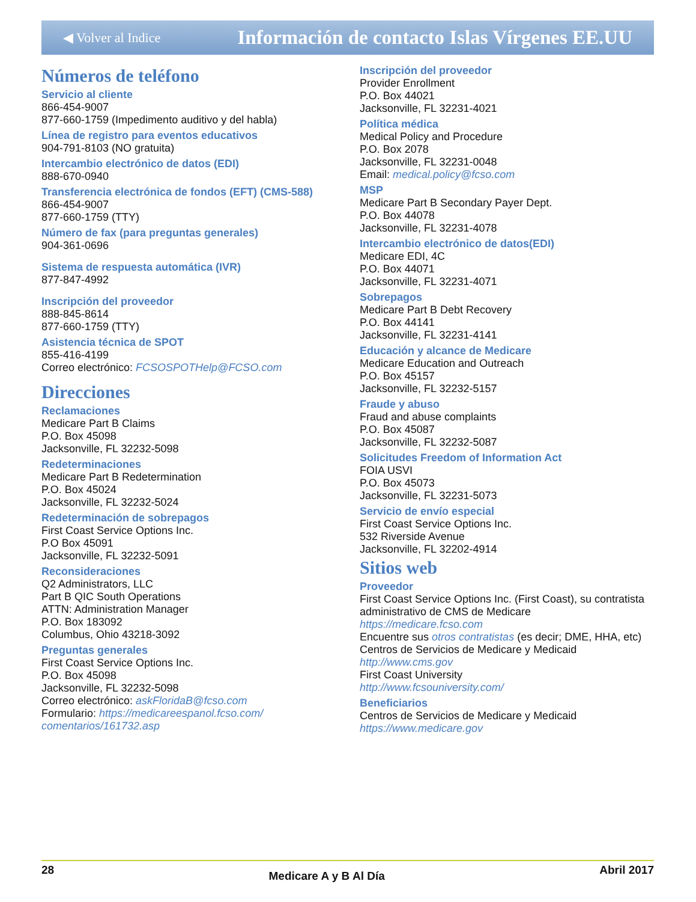◀ Volver al Indice Información de contacto Islas Vírgenes EE.UU
Números de teléfono
Servicio al cliente
866-454-9007
877-660-1759 (Impedimento auditivo y del habla)
Línea de registro para eventos educativos
904-791-8103 (NO gratuita)
Intercambio electrónico de datos (EDI)
888-670-0940
Transferencia electrónica de fondos (EFT) (CMS-588)
866-454-9007
877-660-1759 (TTY)
Número de fax (para preguntas generales)
904-361-0696
Sistema de respuesta automática (IVR)
877-847-4992
Inscripción del proveedor
888-845-8614
877-660-1759 (TTY)
Asistencia técnica de SPOT
855-416-4199
Correo electrónico: FCSOSPOTHelp@FCSO.com
Direcciones
Reclamaciones
Medicare Part B Claims
P.O. Box 45098
Jacksonville, FL 32232-5098
Redeterminaciones
Medicare Part B Redetermination
P.O. Box 45024
Jacksonville, FL 32232-5024
Redeterminación de sobrepagos
First Coast Service Options Inc.
P.O Box 45091
Jacksonville, FL 32232-5091
Reconsideraciones
Q2 Administrators, LLC
Part B QIC South Operations
ATTN: Administration Manager
P.O. Box 183092
Columbus, Ohio 43218-3092
Preguntas generales
First Coast Service Options Inc.
P.O. Box 45098
Jacksonville, FL 32232-5098
Correo electrónico: askFloridaB@fcso.com
Formulario: https://medicareespanol.fcso.com/ comentarios/161732.asp
Inscripción del proveedor
Provider Enrollment
P.O. Box 44021
Jacksonville, FL 32231-4021
Política médica
Medical Policy and Procedure
P.O. Box 2078
Jacksonville, FL 32231-0048
Email: medical.policy@fcso.com
MSP
Medicare Part B Secondary Payer Dept.
P.O. Box 44078
Jacksonville, FL 32231-4078
Intercambio electrónico de datos(EDI)
Medicare EDI, 4C
P.O. Box 44071
Jacksonville, FL 32231-4071
Sobrepagos
Medicare Part B Debt Recovery
P.O. Box 44141
Jacksonville, FL 32231-4141
Educación y alcance de Medicare
Medicare Education and Outreach
P.O. Box 45157
Jacksonville, FL 32232-5157
Fraude y abuso
Fraud and abuse complaints
P.O. Box 45087
Jacksonville, FL 32232-5087
Solicitudes Freedom of Information Act
FOIA USVI
P.O. Box 45073
Jacksonville, FL 32231-5073
Servicio de envío especial
First Coast Service Options Inc.
532 Riverside Avenue
Jacksonville, FL 32202-4914
Sitios web
Proveedor
First Coast Service Options Inc. (First Coast), su contratista administrativo de CMS de Medicare
https://medicare.fcso.com
Encuentre sus otros contratistas (es decir; DME, HHA, etc)
Centros de Servicios de Medicare y Medicaid
http://www.cms.gov
First Coast University
http://www.fcsouniversity.com/
Beneficiarios
Centros de Servicios de Medicare y Medicaid
https://www.medicare.gov
28 Medicare A y B Al Día Abril 2017